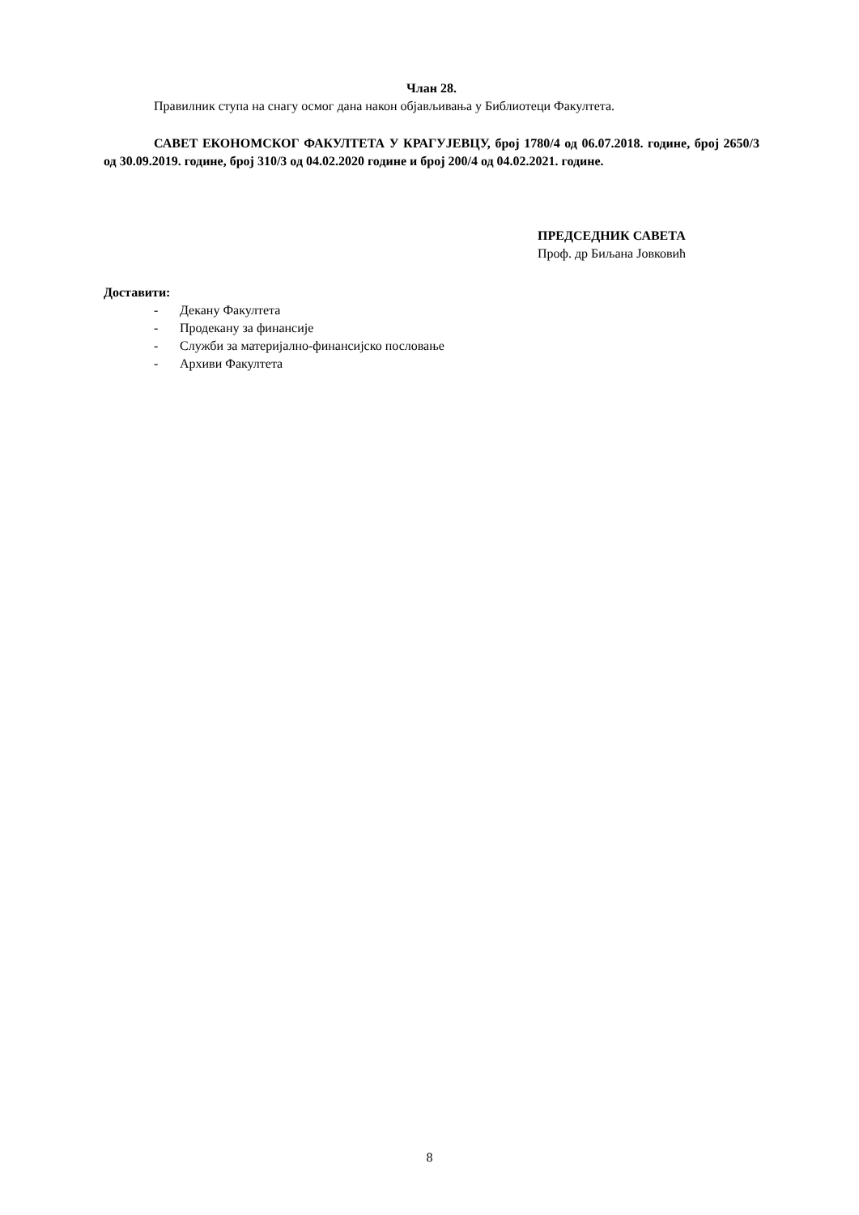Члан 28.
Правилник ступа на снагу осмог дана након објављивања у Библиотеци Факултета.
САВЕТ ЕКОНОМСКОГ ФАКУЛТЕТА У КРАГУЈЕВЦУ, број 1780/4 од 06.07.2018. године, број 2650/3 од 30.09.2019. године, број 310/3 од 04.02.2020 године и број 200/4 од 04.02.2021. године.
ПРЕДСЕДНИК САВЕТА
Проф. др Биљана Јовковић
Доставити:
- Декану Факултета
- Продекану за финансије
- Служби за материјално-финансијско пословање
- Архиви Факултета
8